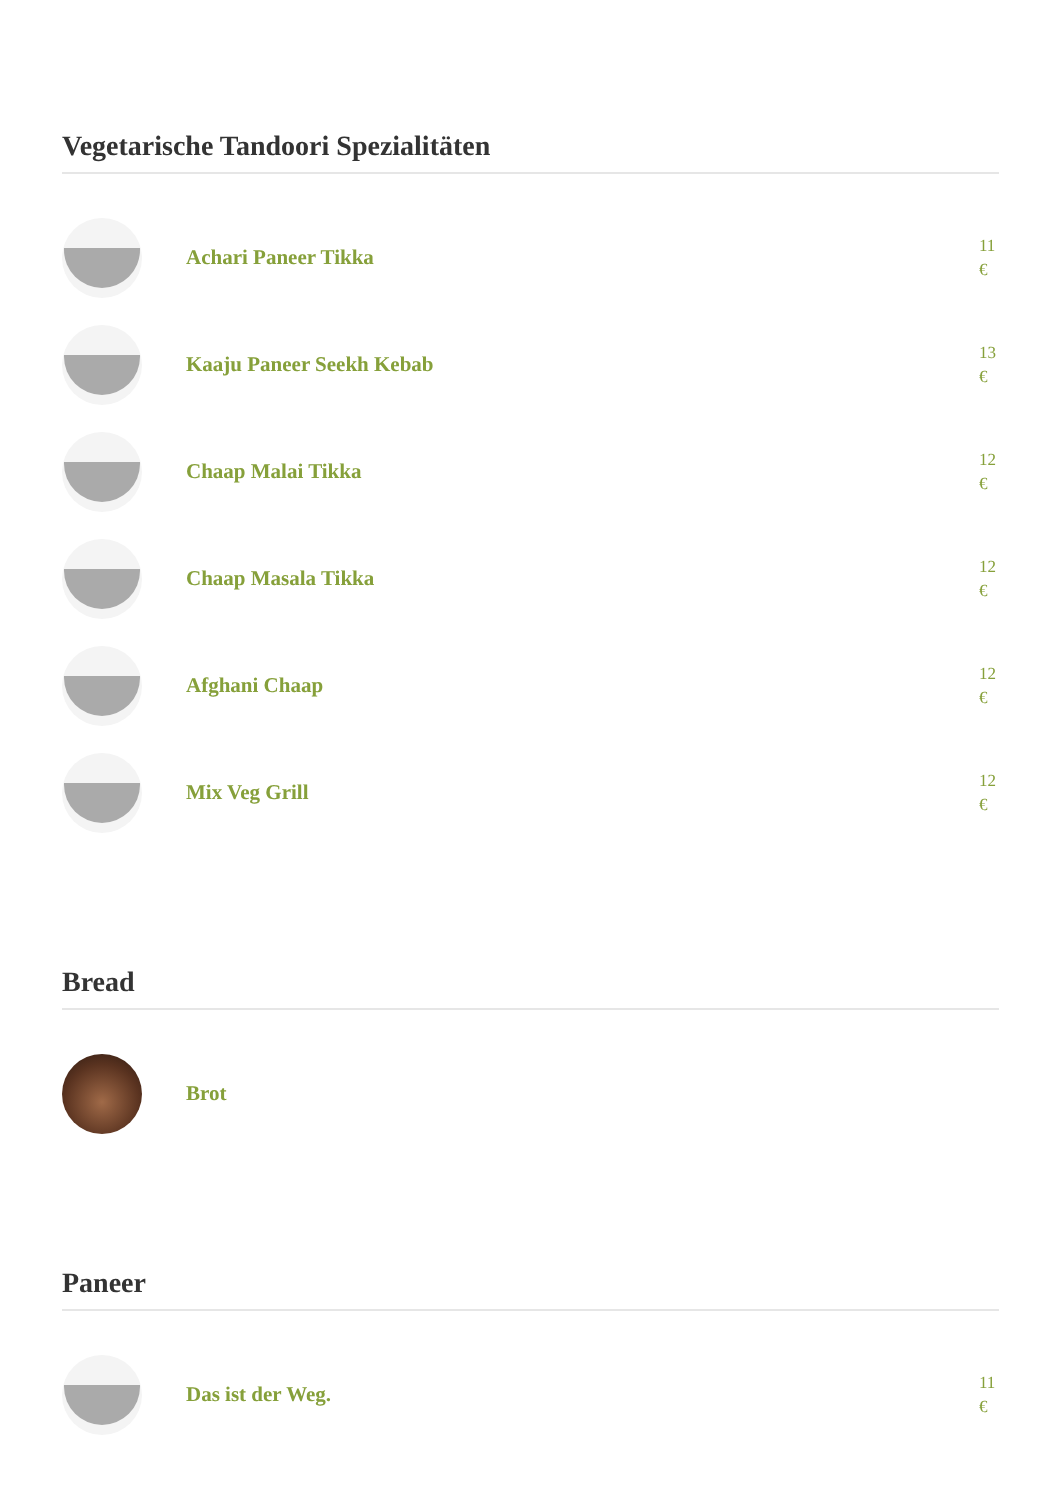Vegetarische Tandoori Spezialitäten
Achari Paneer Tikka
11 €
Kaaju Paneer Seekh Kebab
13 €
Chaap Malai Tikka
12 €
Chaap Masala Tikka
12 €
Afghani Chaap
12 €
Mix Veg Grill
12 €
Bread
Brot
Paneer
Das ist der Weg.
11 €